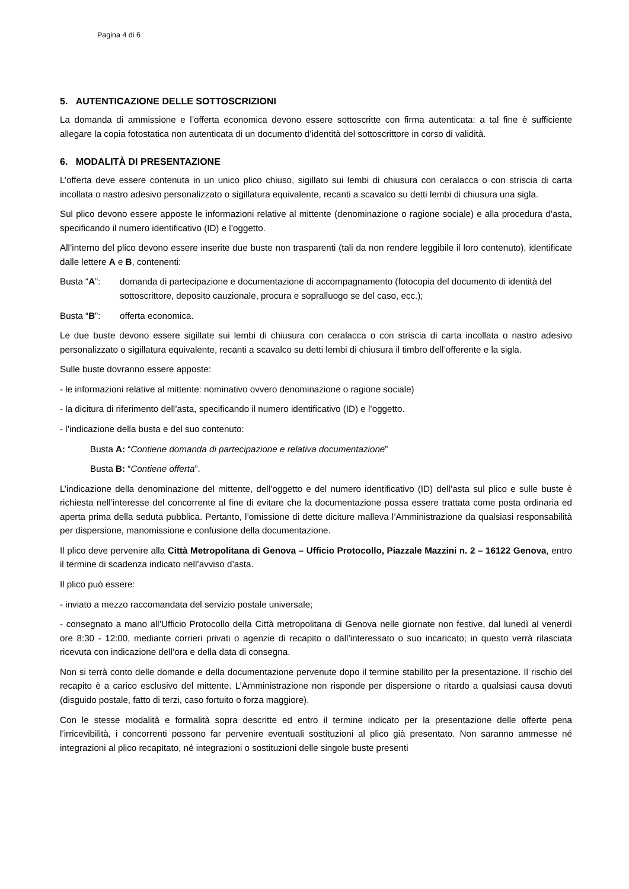Pagina 4 di 6
5. AUTENTICAZIONE DELLE SOTTOSCRIZIONI
La domanda di ammissione e l’offerta economica devono essere sottoscritte con firma autenticata: a tal fine è sufficiente allegare la copia fotostatica non autenticata di un documento d’identità del sottoscrittore in corso di validità.
6. MODALITÀ DI PRESENTAZIONE
L’offerta deve essere contenuta in un unico plico chiuso, sigillato sui lembi di chiusura con ceralacca o con striscia di carta incollata o nastro adesivo personalizzato o sigillatura equivalente, recanti a scavalco su detti lembi di chiusura una sigla.
Sul plico devono essere apposte le informazioni relative al mittente (denominazione o ragione sociale) e alla procedura d’asta, specificando il numero identificativo (ID) e l’oggetto.
All’interno del plico devono essere inserite due buste non trasparenti (tali da non rendere leggibile il loro contenuto), identificate dalle lettere A e B, contenenti:
Busta “A”: domanda di partecipazione e documentazione di accompagnamento (fotocopia del documento di identità del sottoscrittore, deposito cauzionale, procura e sopralluogo se del caso, ecc.);
Busta “B”: offerta economica.
Le due buste devono essere sigillate sui lembi di chiusura con ceralacca o con striscia di carta incollata o nastro adesivo personalizzato o sigillatura equivalente, recanti a scavalco su detti lembi di chiusura il timbro dell’offerente e la sigla.
Sulle buste dovranno essere apposte:
- le informazioni relative al mittente: nominativo ovvero denominazione o ragione sociale)
- la dicitura di riferimento dell’asta, specificando il numero identificativo (ID) e l’oggetto.
- l’indicazione della busta e del suo contenuto:
Busta A: “Contiene domanda di partecipazione e relativa documentazione”
Busta B: “Contiene offerta”.
L’indicazione della denominazione del mittente, dell’oggetto e del numero identificativo (ID) dell’asta sul plico e sulle buste è richiesta nell’interesse del concorrente al fine di evitare che la documentazione possa essere trattata come posta ordinaria ed aperta prima della seduta pubblica. Pertanto, l’omissione di dette diciture malleva l’Amministrazione da qualsiasi responsabilità per dispersione, manomissione e confusione della documentazione.
Il plico deve pervenire alla Città Metropolitana di Genova – Ufficio Protocollo, Piazzale Mazzini n. 2 – 16122 Genova, entro il termine di scadenza indicato nell’avviso d’asta.
Il plico può essere:
- inviato a mezzo raccomandata del servizio postale universale;
- consegnato a mano all’Ufficio Protocollo della Città metropolitana di Genova nelle giornate non festive, dal lunedì al venerdì ore 8:30 - 12:00, mediante corrieri privati o agenzie di recapito o dall’interessato o suo incaricato; in questo verrà rilasciata ricevuta con indicazione dell’ora e della data di consegna.
Non si terrà conto delle domande e della documentazione pervenute dopo il termine stabilito per la presentazione. Il rischio del recapito è a carico esclusivo del mittente. L’Amministrazione non risponde per dispersione o ritardo a qualsiasi causa dovuti (disguido postale, fatto di terzi, caso fortuito o forza maggiore).
Con le stesse modalità e formalità sopra descritte ed entro il termine indicato per la presentazione delle offerte pena l’irricevibilità, i concorrenti possono far pervenire eventuali sostituzioni al plico già presentato. Non saranno ammesse né integrazioni al plico recapitato, né integrazioni o sostituzioni delle singole buste presenti